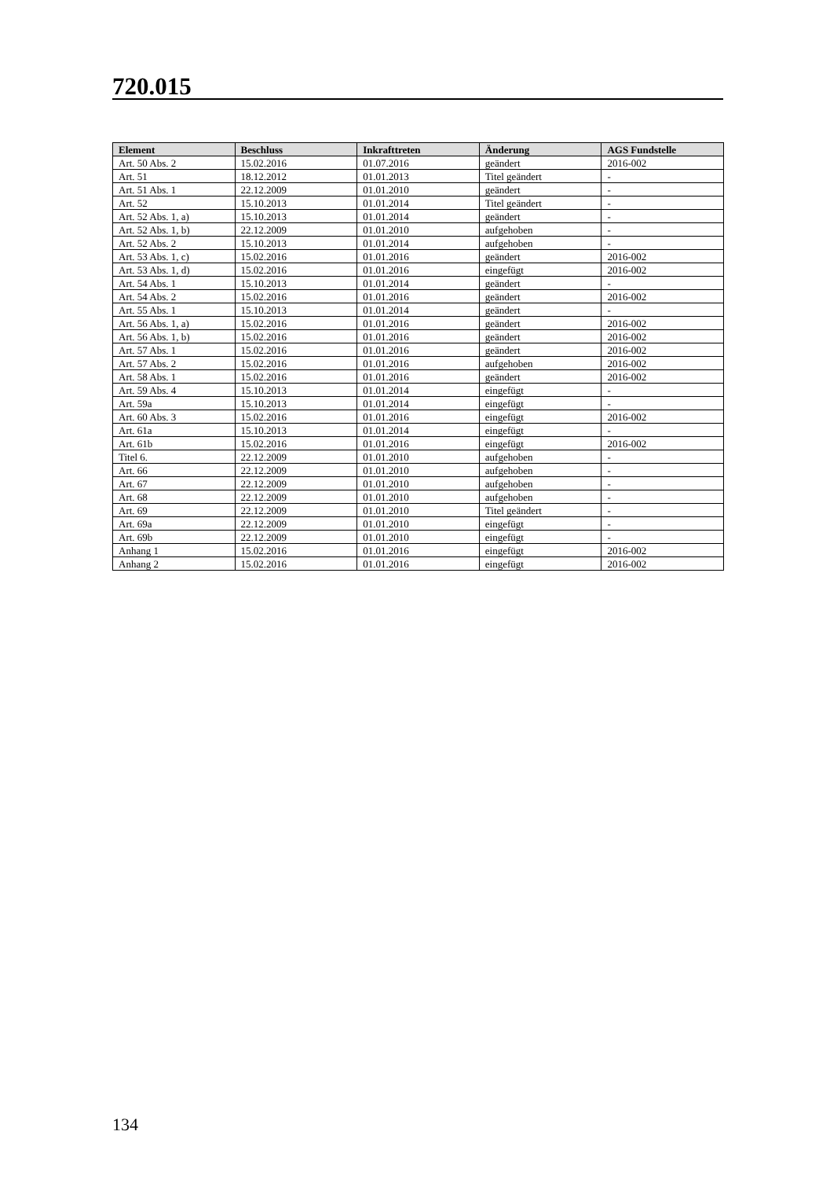720.015
| Element | Beschluss | Inkrafttreten | Änderung | AGS Fundstelle |
| --- | --- | --- | --- | --- |
| Art. 50 Abs. 2 | 15.02.2016 | 01.07.2016 | geändert | 2016-002 |
| Art. 51 | 18.12.2012 | 01.01.2013 | Titel geändert | - |
| Art. 51 Abs. 1 | 22.12.2009 | 01.01.2010 | geändert | - |
| Art. 52 | 15.10.2013 | 01.01.2014 | Titel geändert | - |
| Art. 52 Abs. 1, a) | 15.10.2013 | 01.01.2014 | geändert | - |
| Art. 52 Abs. 1, b) | 22.12.2009 | 01.01.2010 | aufgehoben | - |
| Art. 52 Abs. 2 | 15.10.2013 | 01.01.2014 | aufgehoben | - |
| Art. 53 Abs. 1, c) | 15.02.2016 | 01.01.2016 | geändert | 2016-002 |
| Art. 53 Abs. 1, d) | 15.02.2016 | 01.01.2016 | eingefügt | 2016-002 |
| Art. 54 Abs. 1 | 15.10.2013 | 01.01.2014 | geändert | - |
| Art. 54 Abs. 2 | 15.02.2016 | 01.01.2016 | geändert | 2016-002 |
| Art. 55 Abs. 1 | 15.10.2013 | 01.01.2014 | geändert | - |
| Art. 56 Abs. 1, a) | 15.02.2016 | 01.01.2016 | geändert | 2016-002 |
| Art. 56 Abs. 1, b) | 15.02.2016 | 01.01.2016 | geändert | 2016-002 |
| Art. 57 Abs. 1 | 15.02.2016 | 01.01.2016 | geändert | 2016-002 |
| Art. 57 Abs. 2 | 15.02.2016 | 01.01.2016 | aufgehoben | 2016-002 |
| Art. 58 Abs. 1 | 15.02.2016 | 01.01.2016 | geändert | 2016-002 |
| Art. 59 Abs. 4 | 15.10.2013 | 01.01.2014 | eingefügt | - |
| Art. 59a | 15.10.2013 | 01.01.2014 | eingefügt | - |
| Art. 60 Abs. 3 | 15.02.2016 | 01.01.2016 | eingefügt | 2016-002 |
| Art. 61a | 15.10.2013 | 01.01.2014 | eingefügt | - |
| Art. 61b | 15.02.2016 | 01.01.2016 | eingefügt | 2016-002 |
| Titel 6. | 22.12.2009 | 01.01.2010 | aufgehoben | - |
| Art. 66 | 22.12.2009 | 01.01.2010 | aufgehoben | - |
| Art. 67 | 22.12.2009 | 01.01.2010 | aufgehoben | - |
| Art. 68 | 22.12.2009 | 01.01.2010 | aufgehoben | - |
| Art. 69 | 22.12.2009 | 01.01.2010 | Titel geändert | - |
| Art. 69a | 22.12.2009 | 01.01.2010 | eingefügt | - |
| Art. 69b | 22.12.2009 | 01.01.2010 | eingefügt | - |
| Anhang 1 | 15.02.2016 | 01.01.2016 | eingefügt | 2016-002 |
| Anhang 2 | 15.02.2016 | 01.01.2016 | eingefügt | 2016-002 |
134